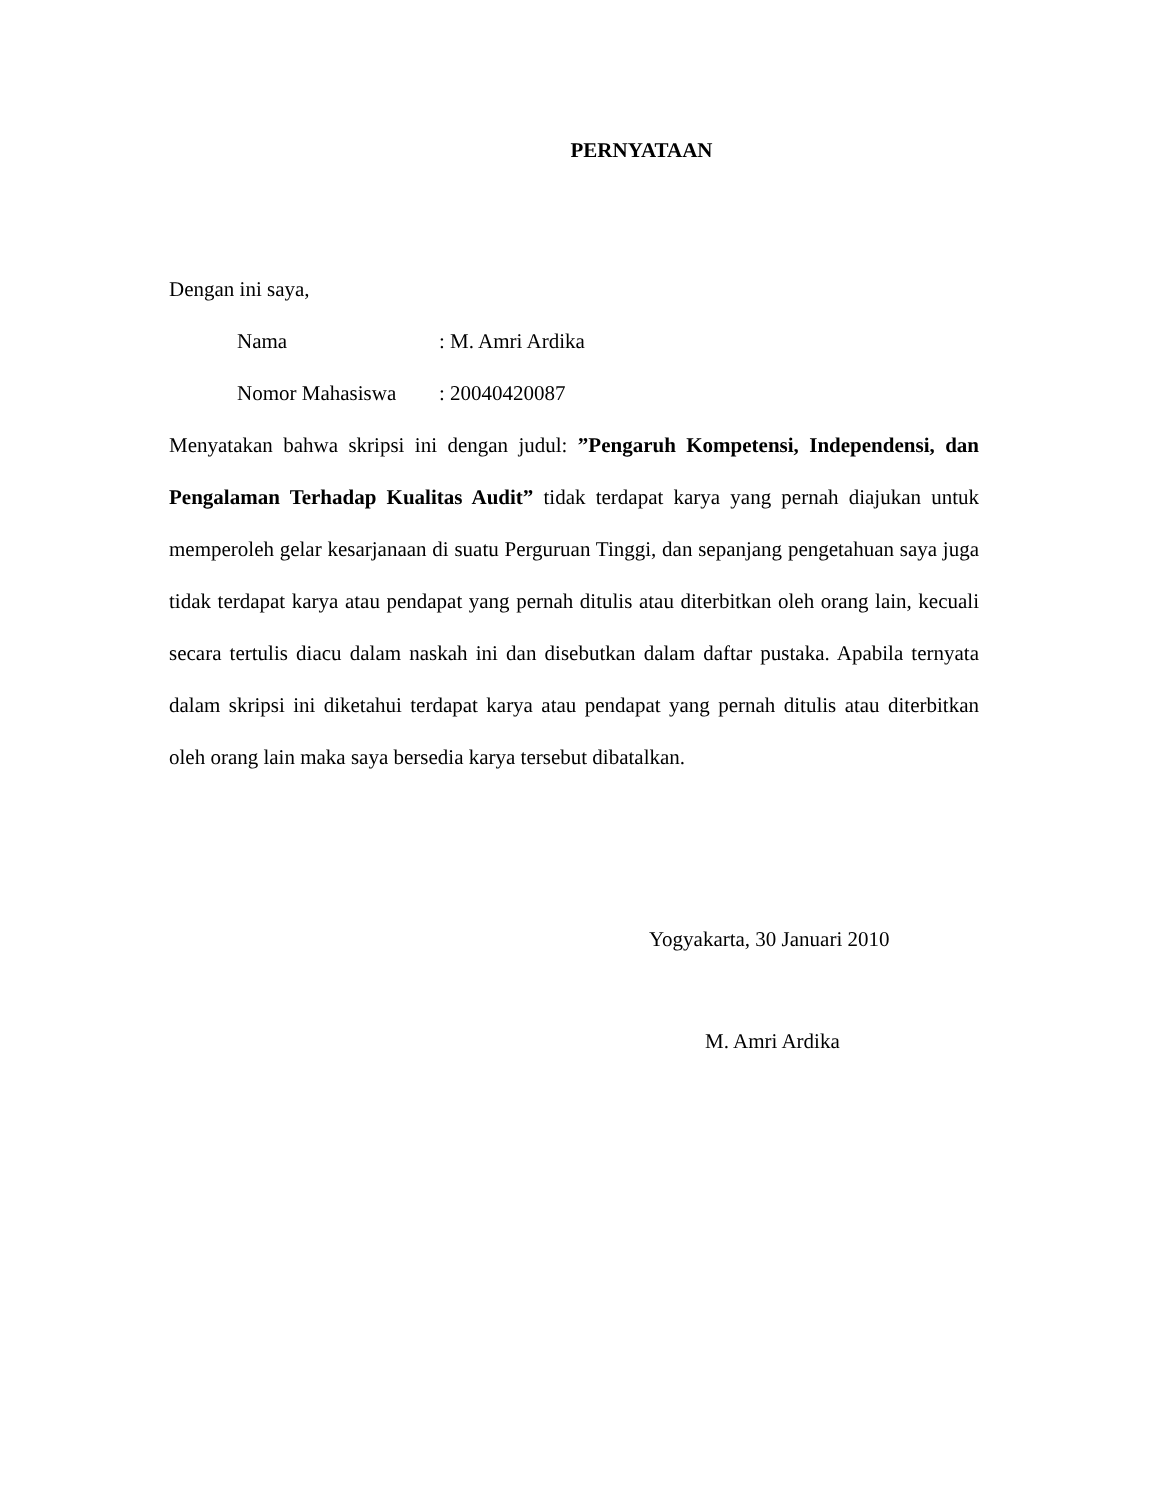PERNYATAAN
Dengan ini saya,
Nama: M. Amri Ardika
Nomor Mahasiswa: 20040420087
Menyatakan bahwa skripsi ini dengan judul: ”Pengaruh Kompetensi, Independensi, dan Pengalaman Terhadap Kualitas Audit” tidak terdapat karya yang pernah diajukan untuk memperoleh gelar kesarjanaan di suatu Perguruan Tinggi, dan sepanjang pengetahuan saya juga tidak terdapat karya atau pendapat yang pernah ditulis atau diterbitkan oleh orang lain, kecuali secara tertulis diacu dalam naskah ini dan disebutkan dalam daftar pustaka. Apabila ternyata dalam skripsi ini diketahui terdapat karya atau pendapat yang pernah ditulis atau diterbitkan oleh orang lain maka saya bersedia karya tersebut dibatalkan.
Yogyakarta, 30 Januari 2010
M. Amri Ardika